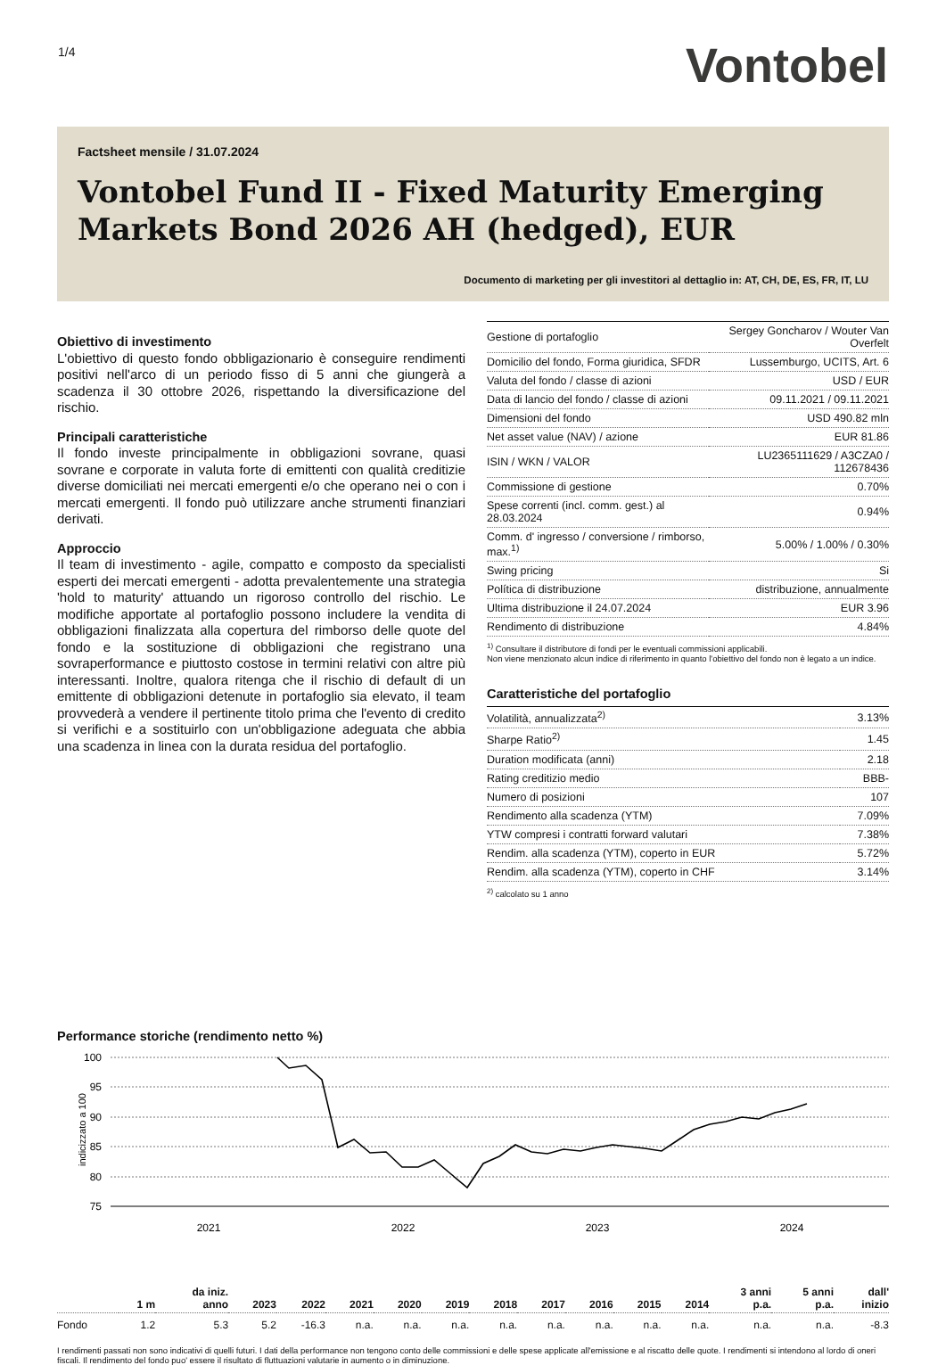1/4
Vontobel
Factsheet mensile / 31.07.2024
Vontobel Fund II - Fixed Maturity Emerging Markets Bond 2026 AH (hedged), EUR
Documento di marketing per gli investitori al dettaglio in: AT, CH, DE, ES, FR, IT, LU
Obiettivo di investimento
L'obiettivo di questo fondo obbligazionario è conseguire rendimenti positivi nell'arco di un periodo fisso di 5 anni che giungerà a scadenza il 30 ottobre 2026, rispettando la diversificazione del rischio.
Principali caratteristiche
Il fondo investe principalmente in obbligazioni sovrane, quasi sovrane e corporate in valuta forte di emittenti con qualità creditizie diverse domiciliati nei mercati emergenti e/o che operano nei o con i mercati emergenti. Il fondo può utilizzare anche strumenti finanziari derivati.
Approccio
Il team di investimento - agile, compatto e composto da specialisti esperti dei mercati emergenti - adotta prevalentemente una strategia 'hold to maturity' attuando un rigoroso controllo del rischio. Le modifiche apportate al portafoglio possono includere la vendita di obbligazioni finalizzata alla copertura del rimborso delle quote del fondo e la sostituzione di obbligazioni che registrano una sovraperformance e piuttosto costose in termini relativi con altre più interessanti. Inoltre, qualora ritenga che il rischio di default di un emittente di obbligazioni detenute in portafoglio sia elevato, il team provvederà a vendere il pertinente titolo prima che l'evento di credito si verifichi e a sostituirlo con un'obbligazione adeguata che abbia una scadenza in linea con la durata residua del portafoglio.
| Gestione di portafoglio | Sergey Goncharov / Wouter Van Overfelt |
| Domicilio del fondo, Forma giuridica, SFDR | Lussemburgo, UCITS, Art. 6 |
| Valuta del fondo / classe di azioni | USD / EUR |
| Data di lancio del fondo / classe di azioni | 09.11.2021 / 09.11.2021 |
| Dimensioni del fondo | USD 490.82 mln |
| Net asset value (NAV) / azione | EUR 81.86 |
| ISIN / WKN / VALOR | LU2365111629 / A3CZA0 / 112678436 |
| Commissione di gestione | 0.70% |
| Spese correnti (incl. comm. gest.) al 28.03.2024 | 0.94% |
| Comm. d' ingresso / conversione / rimborso, max.<sup>1)</sup> | 5.00% / 1.00% / 0.30% |
| Swing pricing | Si |
| Política di distribuzione | distribuzione, annualmente |
| Ultima distribuzione il 24.07.2024 | EUR 3.96 |
| Rendimento di distribuzione | 4.84% |
<sup>1)</sup> Consultare il distributore di fondi per le eventuali commissioni applicabili.
Non viene menzionato alcun indice di riferimento in quanto l'obiettivo del fondo non è legato a un indice.
Caratteristiche del portafoglio
| Volatilità, annualizzata<sup>2)</sup> | 3.13% |
| Sharpe Ratio<sup>2)</sup> | 1.45 |
| Duration modificata (anni) | 2.18 |
| Rating creditizio medio | BBB- |
| Numero di posizioni | 107 |
| Rendimento alla scadenza (YTM) | 7.09% |
| YTW compresi i contratti forward valutari | 7.38% |
| Rendim. alla scadenza (YTM), coperto in EUR | 5.72% |
| Rendim. alla scadenza (YTM), coperto in CHF | 3.14% |
<sup>2)</sup> calcolato su 1 anno
Performance storiche (rendimento netto %)
indicizzato a 100
100
95
90
85
80
75
2021
2022
2023
2024
| | 1 m | da iniz. anno | 2023 | 2022 | 2021 | 2020 | 2019 | 2018 | 2017 | 2016 | 2015 | 2014 | 3 anni p.a. | 5 anni p.a. | dall' inizio |
| --- | --- | --- | --- | --- | --- | --- | --- | --- | --- | --- | --- | --- | --- | --- | --- |
| Fondo | 1.2 | 5.3 | 5.2 | -16.3 | n.a. | n.a. | n.a. | n.a. | n.a. | n.a. | n.a. | n.a. | n.a. | n.a. | -8.3 |
I rendimenti passati non sono indicativi di quelli futuri. I dati della performance non tengono conto delle commissioni e delle spese applicate all'emissione e al riscatto delle quote. I rendimenti si intendono al lordo di oneri fiscali. Il rendimento del fondo puo' essere il risultato di fluttuazioni valutarie in aumento o in diminuzione.